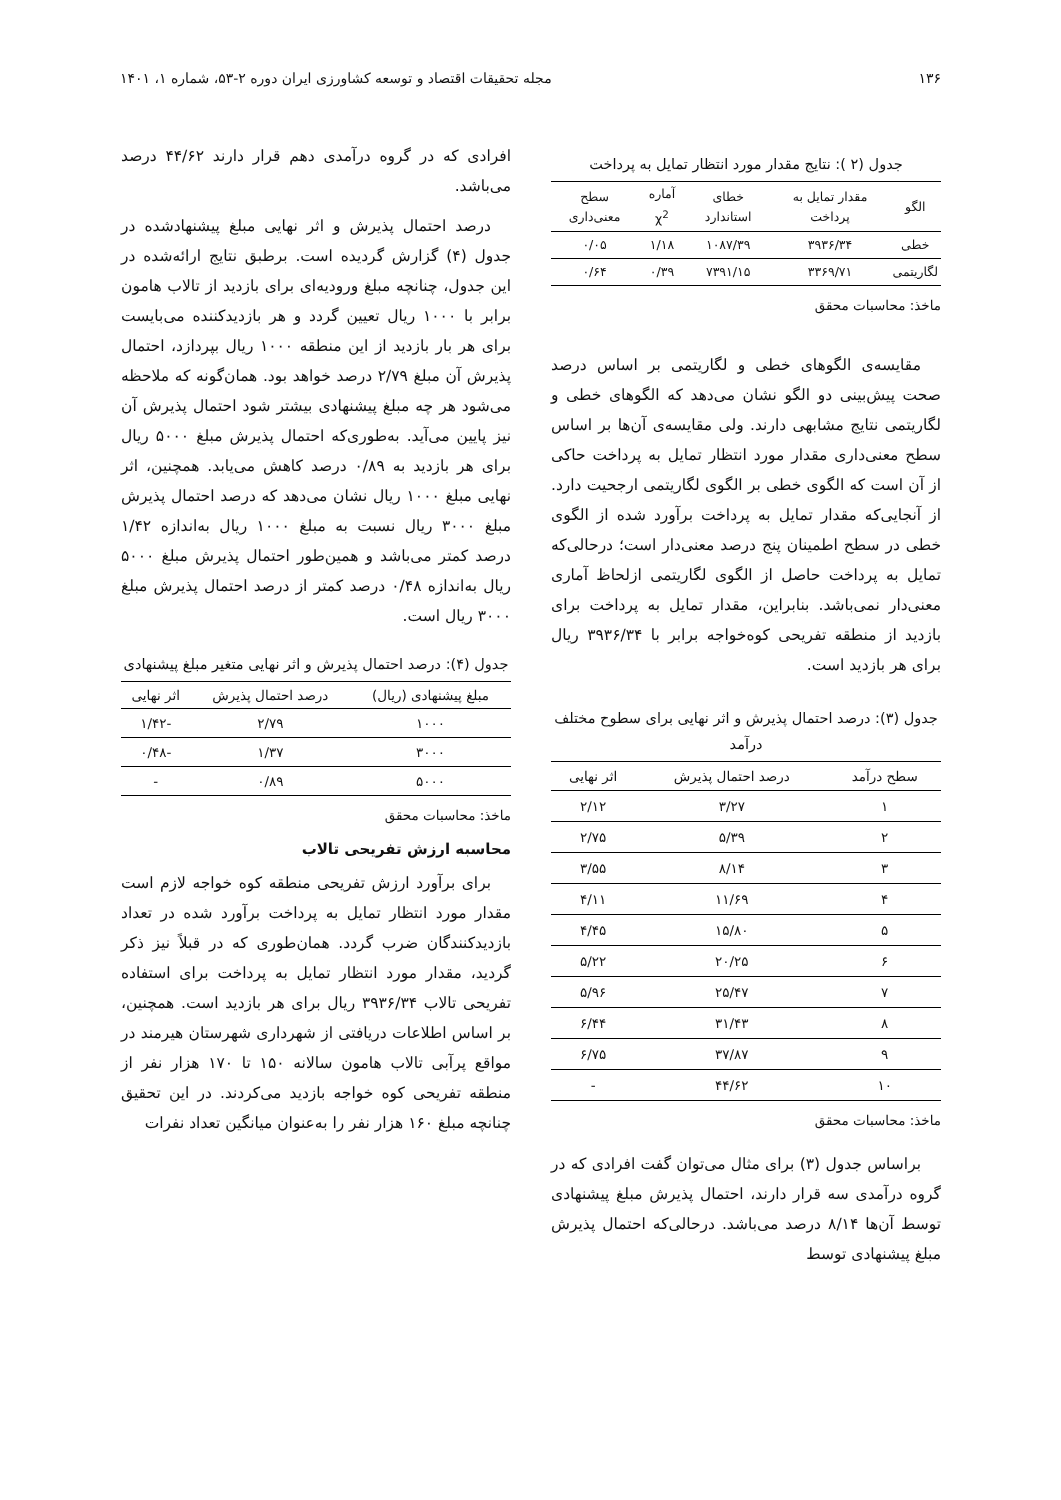۱۳۶ مجله تحقیقات اقتصاد و توسعه کشاورزی ایران دوره ۲-۵۳، شماره ۱، ۱۴۰۱
جدول (۲ ): نتایج مقدار مورد انتظار تمایل به پرداخت
| الگو | مقدار تمایل به پرداخت | خطای استاندارد | آماره χ<sup>2</sup> | سطح معنی‌داری |
| --- | --- | --- | --- | --- |
| خطی | ۳۹۳۶/۳۴ | ۱۰۸۷/۳۹ | ۱/۱۸ | ۰/۰۵ |
| لگاریتمی | ۳۳۶۹/۷۱ | ۷۳۹۱/۱۵ | ۰/۳۹ | ۰/۶۴ |
ماخذ: محاسبات محقق
مقایسه‌ی الگوهای خطی و لگاریتمی بر اساس درصد صحت پیش‌بینی دو الگو نشان می‌دهد که الگوهای خطی و لگاریتمی نتایج مشابهی دارند. ولی مقایسه‌ی آن‌ها بر اساس سطح معنی‌داری مقدار مورد انتظار تمایل به پرداخت حاکی از آن است که الگوی خطی بر الگوی لگاریتمی ارجحیت دارد. از آنجایی‌که مقدار تمایل به پرداخت برآورد شده از الگوی خطی در سطح اطمینان پنج درصد معنی‌دار است؛ درحالی‌که تمایل به پرداخت حاصل از الگوی لگاریتمی ازلحاظ آماری معنی‌دار نمی‌باشد. بنابراین، مقدار تمایل به پرداخت برای بازدید از منطقه تفریحی کوه‌خواجه برابر با ۳۹۳۶/۳۴ ریال برای هر بازدید است.
جدول (۳): درصد احتمال پذیرش و اثر نهایی برای سطوح مختلف درآمد
| سطح درآمد | درصد احتمال پذیرش | اثر نهایی |
| --- | --- | --- |
| ۱ | ۳/۲۷ | ۲/۱۲ |
| ۲ | ۵/۳۹ | ۲/۷۵ |
| ۳ | ۸/۱۴ | ۳/۵۵ |
| ۴ | ۱۱/۶۹ | ۴/۱۱ |
| ۵ | ۱۵/۸۰ | ۴/۴۵ |
| ۶ | ۲۰/۲۵ | ۵/۲۲ |
| ۷ | ۲۵/۴۷ | ۵/۹۶ |
| ۸ | ۳۱/۴۳ | ۶/۴۴ |
| ۹ | ۳۷/۸۷ | ۶/۷۵ |
| ۱۰ | ۴۴/۶۲ | - |
ماخذ: محاسبات محقق
براساس جدول (۳) برای مثال می‌توان گفت افرادی که در گروه درآمدی سه قرار دارند، احتمال پذیرش مبلغ پیشنهادی توسط آن‌ها ۸/۱۴ درصد می‌باشد. درحالی‌که احتمال پذیرش مبلغ پیشنهادی توسط
افرادی که در گروه درآمدی دهم قرار دارند ۴۴/۶۲ درصد می‌باشد.
درصد احتمال پذیرش و اثر نهایی مبلغ پیشنهادشده در جدول (۴) گزارش گردیده است. برطبق نتایج ارائه‌شده در این جدول، چنانچه مبلغ ورودیه‌ای برای بازدید از تالاب هامون برابر با ۱۰۰۰ ریال تعیین گردد و هر بازدیدکننده می‌بایست برای هر بار بازدید از این منطقه ۱۰۰۰ ریال بپردازد، احتمال پذیرش آن مبلغ ۲/۷۹ درصد خواهد بود. همان‌گونه که ملاحظه می‌شود هر چه مبلغ پیشنهادی بیشتر شود احتمال پذیرش آن نیز پایین می‌آید. به‌طوری‌که احتمال پذیرش مبلغ ۵۰۰۰ ریال برای هر بازدید به ۰/۸۹ درصد کاهش می‌یابد. همچنین، اثر نهایی مبلغ ۱۰۰۰ ریال نشان می‌دهد که درصد احتمال پذیرش مبلغ ۳۰۰۰ ریال نسبت به مبلغ ۱۰۰۰ ریال به‌اندازه ۱/۴۲ درصد کمتر می‌باشد و همین‌طور احتمال پذیرش مبلغ ۵۰۰۰ ریال به‌اندازه ۰/۴۸ درصد کمتر از درصد احتمال پذیرش مبلغ ۳۰۰۰ ریال است.
جدول (۴): درصد احتمال پذیرش و اثر نهایی متغیر مبلغ پیشنهادی
| مبلغ پیشنهادی (ریال) | درصد احتمال پذیرش | اثر نهایی |
| --- | --- | --- |
| ۱۰۰۰ | ۲/۷۹ | -۱/۴۲ |
| ۳۰۰۰ | ۱/۳۷ | -۰/۴۸ |
| ۵۰۰۰ | ۰/۸۹ | - |
ماخذ: محاسبات محقق
محاسبه ارزش تفریحی تالاب
برای برآورد ارزش تفریحی منطقه کوه خواجه لازم است مقدار مورد انتظار تمایل به پرداخت برآورد شده در تعداد بازدیدکنندگان ضرب گردد. همان‌طوری که در قبلاً نیز ذکر گردید، مقدار مورد انتظار تمایل به پرداخت برای استفاده تفریحی تالاب ۳۹۳۶/۳۴ ریال برای هر بازدید است. همچنین، بر اساس اطلاعات دریافتی از شهرداری شهرستان هیرمند در مواقع پرآبی تالاب هامون سالانه ۱۵۰ تا ۱۷۰ هزار نفر از منطقه تفریحی کوه خواجه بازدید می‌کردند. در این تحقیق چنانچه مبلغ ۱۶۰ هزار نفر را به‌عنوان میانگین تعداد نفرات